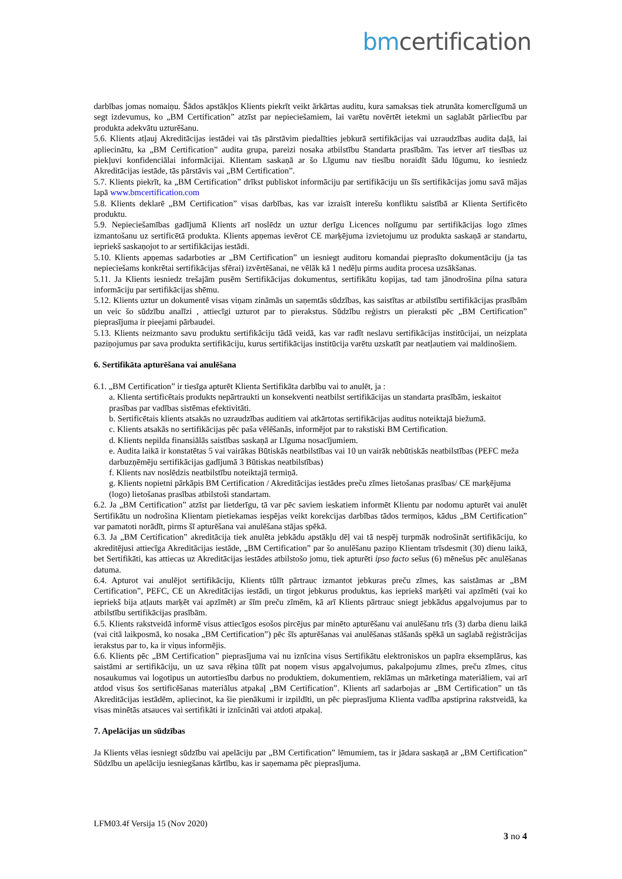bm certification
darbības jomas nomaiņu. Šādos apstākļos Klients piekrīt veikt ārkārtas auditu, kura samaksas tiek atrunāta komerclīgumā un segt izdevumus, ko „BM Certification” atzīst par nepieciešamiem, lai varētu novērtēt ietekmi un saglabāt pārliecību par produkta adekvātu uzturēšanu.
5.6. Klients atļauj Akreditācijas iestādei vai tās pārstāvim piedalīties jebkurā sertifikācijas vai uzraudzības audita daļā, lai apliecinātu, ka „BM Certification” audita grupa, pareizi nosaka atbilstību Standarta prasībām. Tas ietver arī tiesības uz piekļuvi konfidenciālai informācijai. Klientam saskaņā ar šo Līgumu nav tiesību noraidīt šādu lūgumu, ko iesniedz Akreditācijas iestāde, tās pārstāvis vai „BM Certification”.
5.7. Klients piekrīt, ka „BM Certification” drīkst publiskot informāciju par sertifikāciju un šīs sertifikācijas jomu savā mājas lapā www.bmcertification.com
5.8. Klients deklarē „BM Certification” visas darbības, kas var izraisīt interešu konfliktu saistībā ar Klienta Sertificēto produktu.
5.9. Nepieciešamības gadījumā Klients arī noslēdz un uztur derīgu Licences nolīgumu par sertifikācijas logo zīmes izmantošanu uz sertificētā produkta. Klients apņemas ievērot CE marķējuma izvietojumu uz produkta saskaņā ar standartu, iepriekš saskaņojot to ar sertifikācijas iestādi.
5.10. Klients apņemas sadarboties ar „BM Certification” un iesniegt auditoru komandai pieprasīto dokumentāciju (ja tas nepieciešams konkrētai sertifikācijas sfērai) izvērtēšanai, ne vēlāk kā 1 nedēļu pirms audita procesa uzsākšanas.
5.11. Ja Klients iesniedz trešajām pusēm Sertifikācijas dokumentus, sertifikātu kopijas, tad tam jānodrošina pilna satura informāciju par sertifikācijas shēmu.
5.12. Klients uztur un dokumentē visas viņam zināmās un saņemtās sūdzības, kas saistītas ar atbilstību sertifikācijas prasībām un veic šo sūdzību analīzi , attiecīgi uzturot par to pierakstus. Sūdzību reģistrs un pieraksti pēc „BM Certification” pieprasījuma ir pieejami pārbaudei.
5.13. Klients neizmanto savu produktu sertifikāciju tādā veidā, kas var radīt neslavu sertifikācijas institūcijai, un neizplata paziņojumus par sava produkta sertifikāciju, kurus sertifikācijas institūcija varētu uzskatīt par neatļautiem vai maldinošiem.
6. Sertifikāta apturēšana vai anulēšana
6.1. „BM Certification” ir tiesīga apturēt Klienta Sertifikāta darbību vai to anulēt, ja :
a. Klienta sertificētais produkts nepārtraukti un konsekventi neatbilst sertifikācijas un standarta prasībām, ieskaitot prasības par vadības sistēmas efektivitāti.
b. Sertificētais klients atsakās no uzraudzības auditiem vai atkārtotas sertifikācijas auditus noteiktajā biežumā.
c. Klients atsakās no sertifikācijas pēc paša vēlēšanās, informējot par to rakstiski BM Certification.
d. Klients nepilda finansiālās saistības saskaņā ar Līguma nosacījumiem.
e. Audita laikā ir konstatētas 5 vai vairākas Būtiskās neatbilstības vai 10 un vairāk nebūtiskās neatbilstības (PEFC meža darbuzņēmēju sertifikācijas gadījumā 3 Būtiskas neatbilstības)
f. Klients nav noslēdzis neatbilstību noteiktajā termiņā.
g. Klients nopietni pārkāpis BM Certification / Akreditācijas iestādes preču zīmes lietošanas prasības/ CE marķējuma (logo) lietošanas prasības atbilstoši standartam.
6.2. Ja „BM Certification” atzīst par lietderīgu, tā var pēc saviem ieskatiem informēt Klientu par nodomu apturēt vai anulēt Sertifikātu un nodrošina Klientam pietiekamas iespējas veikt korekcijas darbības tādos termiņos, kādus „BM Certification” var pamatoti norādīt, pirms šī apturēšana vai anulēšana stājas spēkā.
6.3. Ja „BM Certification” akreditācija tiek anulēta jebkādu apstākļu dēļ vai tā nespēj turpmāk nodrošināt sertifikāciju, ko akreditējusi attiecīga Akreditācijas iestāde, „BM Certification” par šo anulēšanu paziņo Klientam trīsdesmit (30) dienu laikā, bet Sertifikāti, kas attiecas uz Akreditācijas iestādes atbilstošo jomu, tiek apturēti ipso facto sešus (6) mēnešus pēc anulēšanas datuma.
6.4. Apturot vai anulējot sertifikāciju, Klients tūlīt pārtrauc izmantot jebkuras preču zīmes, kas saistāmas ar „BM Certification”, PEFC, CE un Akreditācijas iestādi, un tirgot jebkurus produktus, kas iepriekš marķēti vai apzīmēti (vai ko iepriekš bija atļauts marķēt vai apzīmēt) ar šīm preču zīmēm, kā arī Klients pārtrauc sniegt jebkādus apgalvojumus par to atbilstību sertifikācijas prasībām.
6.5. Klients rakstveidā informē visus attiecīgos esošos pircējus par minēto apturēšanu vai anulēšanu trīs (3) darba dienu laikā (vai citā laikposmā, ko nosaka „BM Certification”) pēc šīs apturēšanas vai anulēšanas stāšanās spēkā un saglabā reģistrācijas ierakstus par to, ka ir viņus informējis.
6.6. Klients pēc „BM Certification” pieprasījuma vai nu iznīcina visus Sertifikātu elektroniskos un papīra eksemplārus, kas saistāmi ar sertifikāciju, un uz sava rēķina tūlīt pat noņem visus apgalvojumus, pakalpojumu zīmes, preču zīmes, citus nosaukumus vai logotipus un autortiesību darbus no produktiem, dokumentiem, reklāmas un mārketinga materiāliem, vai arī atdod visus šos sertificēšanas materiālus atpakaļ „BM Certification”. Klients arī sadarbojas ar „BM Certification” un tās Akreditācijas iestādēm, apliecinot, ka šie pienākumi ir izpildīti, un pēc pieprasījuma Klienta vadība apstiprina rakstveidā, ka visas minētās atsauces vai sertifikāti ir iznīcināti vai atdoti atpakaļ.
7. Apelācijas un sūdzības
Ja Klients vēlas iesniegt sūdzību vai apelāciju par „BM Certification” lēmumiem, tas ir jādara saskaņā ar „BM Certification” Sūdzību un apelāciju iesniegšanas kārtību, kas ir saņemama pēc pieprasījuma.
LFM03.4f Versija 15 (Nov 2020)
3 no 4